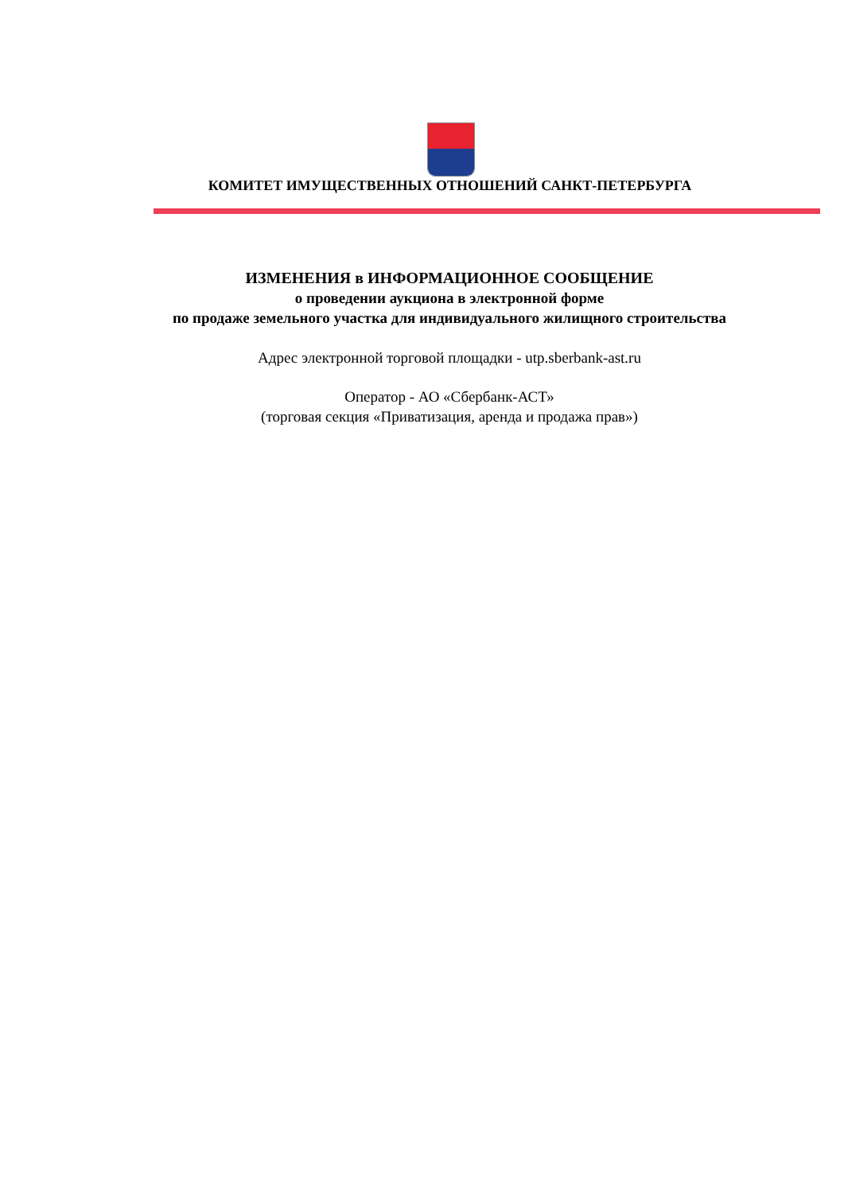КОМИТЕТ ИМУЩЕСТВЕННЫХ ОТНОШЕНИЙ САНКТ-ПЕТЕРБУРГА
ИЗМЕНЕНИЯ в ИНФОРМАЦИОННОЕ СООБЩЕНИЕ
о проведении аукциона в электронной форме
по продаже земельного участка для индивидуального жилищного строительства
Адрес электронной торговой площадки - utp.sberbank-ast.ru
Оператор - АО «Сбербанк-АСТ»
(торговая секция «Приватизация, аренда и продажа прав»)